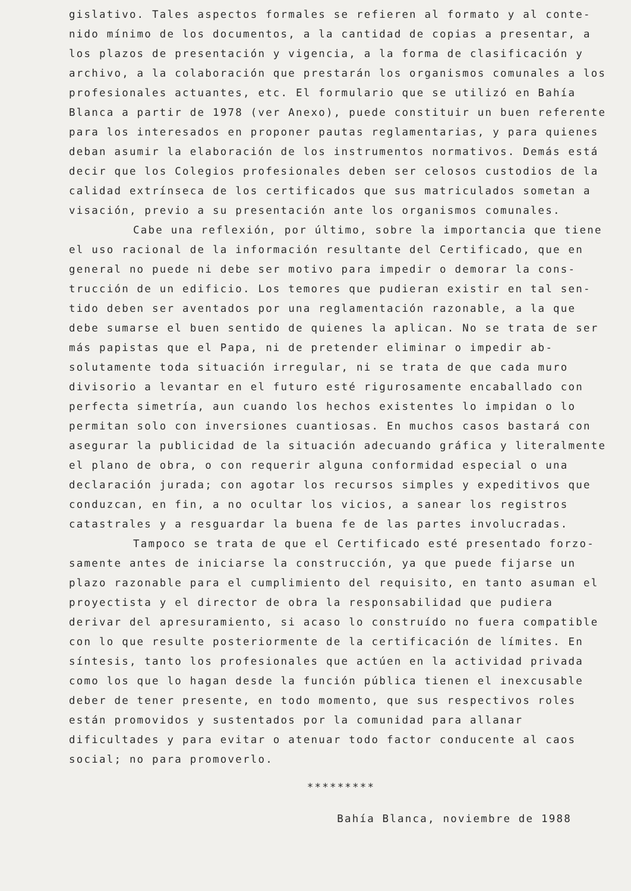gislativo. Tales aspectos formales se refieren al formato y al conte­nido mínimo de los documentos, a la cantidad de copias a presentar, a los plazos de presentación y vigencia, a la forma de clasificación y archivo, a la colaboración que prestarán los organismos comunales a los profesionales actuantes, etc. El formulario que se utilizó en Bahía Blanca a partir de 1978 (ver Anexo), puede constituir un buen referente para los interesados en proponer pautas reglamentarias, y para quienes deban asumir la elaboración de los instrumentos norma­tivos. Demás está decir que los Colegios profesionales deben ser ce­losos custodios de la calidad extrínseca de los certificados que sus matriculados sometan a visación, previo a su presentación ante los organismos comunales.
Cabe una reflexión, por último, sobre la importancia que tie­ne el uso racional de la información resultante del Certificado, que en general no puede ni debe ser motivo para impedir o demorar la cons­trucción de un edificio. Los temores que pudieran existir en tal sen­tido deben ser aventados por una reglamentación razonable, a la que debe sumarse el buen sentido de quienes la aplican. No se trata de ser más papistas que el Papa, ni de pretender eliminar o impedir ab­solutamente toda situación irregular, ni se trata de que cada muro divisorio a levantar en el futuro esté rigurosamente encaballado con perfecta simetría, aun cuando los hechos existentes lo impidan o lo permitan solo con inversiones cuantiosas. En muchos casos bastará con asegurar la publicidad de la situación adecuando gráfica y literal­mente el plano de obra, o con requerir alguna conformidad especial o una declaración jurada; con agotar los recursos simples y expediti­vos que conduzcan, en fin, a no ocultar los vicios, a sanear los re­gistros catastrales y a resguardar la buena fe de las partes involu­cradas.
Tampoco se trata de que el Certificado esté presentado forzo­samente antes de iniciarse la construcción, ya que puede fijarse un plazo razonable para el cumplimiento del requisito, en tanto asuman el proyectista y el director de obra la responsabilidad que pudiera derivar del apresuramiento, si acaso lo construído no fuera compati­ble con lo que resulte posteriormente de la certificación de lími­tes. En síntesis, tanto los profesionales que actúen en la actividad privada como los que lo hagan desde la función pública tienen el inexcusable deber de tener presente, en todo momento, que sus res­pectivos roles están promovidos y sustentados por la comunidad para allanar dificultades y para evitar o atenuar todo factor conducente al caos social; no para promoverlo.
*********
Bahía Blanca, noviembre de 1988